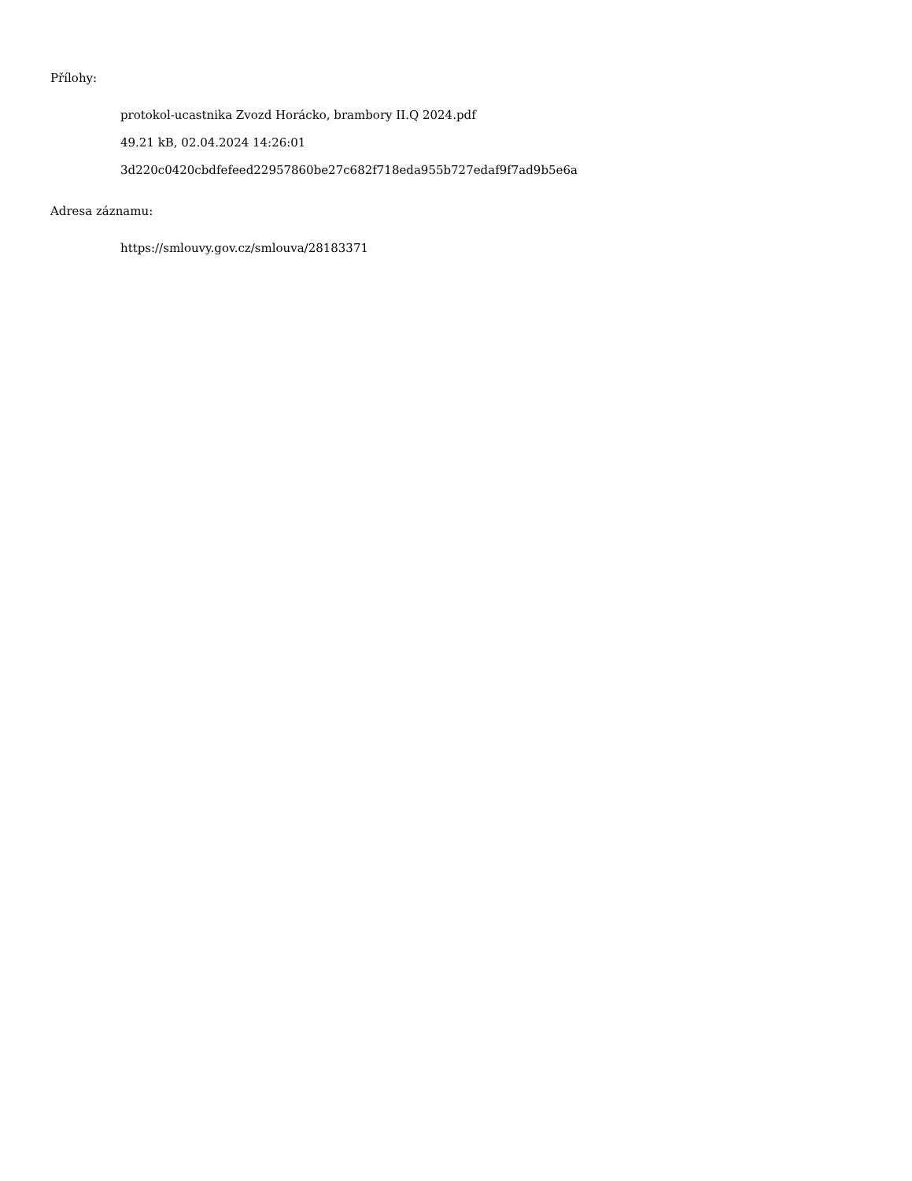Přílohy:
protokol-ucastnika Zvozd Horácko, brambory II.Q 2024.pdf
49.21 kB, 02.04.2024 14:26:01
3d220c0420cbdfefeed22957860be27c682f718eda955b727edaf9f7ad9b5e6a
Adresa záznamu:
https://smlouvy.gov.cz/smlouva/28183371